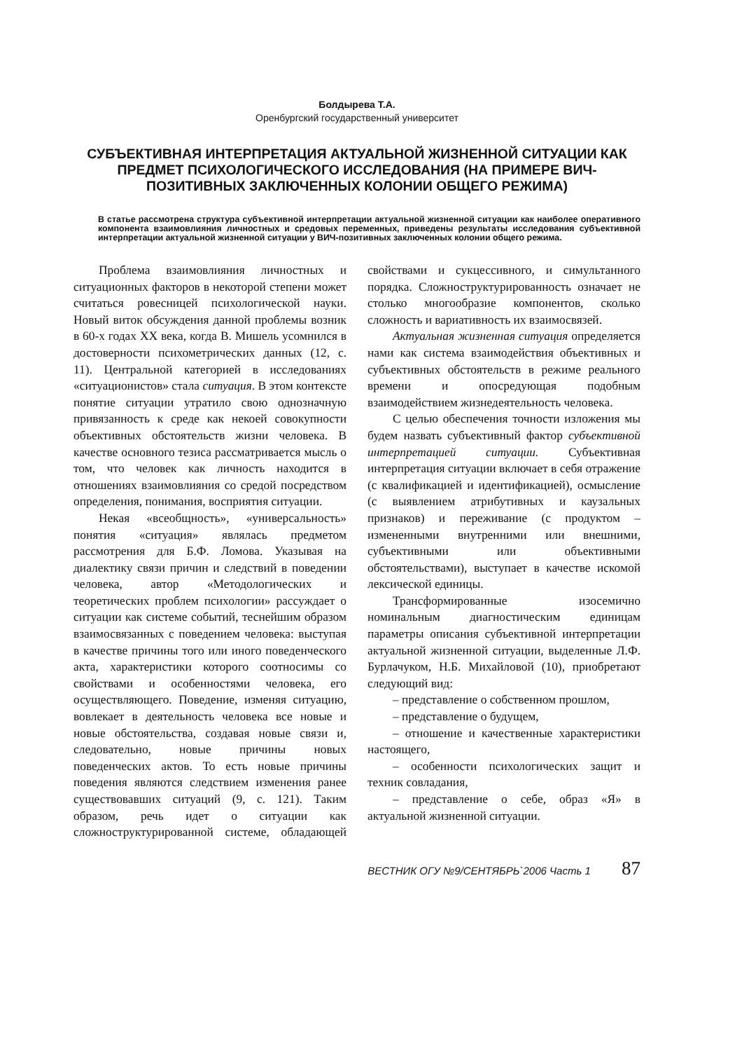Болдырева Т.А.
Оренбургский государственный университет
СУБЪЕКТИВНАЯ ИНТЕРПРЕТАЦИЯ АКТУАЛЬНОЙ ЖИЗНЕННОЙ СИТУАЦИИ КАК ПРЕДМЕТ ПСИХОЛОГИЧЕСКОГО ИССЛЕДОВАНИЯ (НА ПРИМЕРЕ ВИЧ-ПОЗИТИВНЫХ ЗАКЛЮЧЕННЫХ КОЛОНИИ ОБЩЕГО РЕЖИМА)
В статье рассмотрена структура субъективной интерпретации актуальной жизненной ситуации как наиболее оперативного компонента взаимовлияния личностных и средовых переменных, приведены результаты исследования субъективной интерпретации актуальной жизненной ситуации у ВИЧ-позитивных заключенных колонии общего режима.
Проблема взаимовлияния личностных и ситуационных факторов в некоторой степени может считаться ровесницей психологической науки. Новый виток обсуждения данной проблемы возник в 60-х годах XX века, когда В. Мишель усомнился в достоверности психометрических данных (12, с. 11). Центральной категорией в исследованиях «ситуационистов» стала ситуация. В этом контексте понятие ситуации утратило свою однозначную привязанность к среде как некоей совокупности объективных обстоятельств жизни человека. В качестве основного тезиса рассматривается мысль о том, что человек как личность находится в отношениях взаимовлияния со средой посредством определения, понимания, восприятия ситуации.
Некая «всеобщность», «универсальность» понятия «ситуация» являлась предметом рассмотрения для Б.Ф. Ломова. Указывая на диалектику связи причин и следствий в поведении человека, автор «Методологических и теоретических проблем психологии» рассуждает о ситуации как системе событий, теснейшим образом взаимосвязанных с поведением человека: выступая в качестве причины того или иного поведенческого акта, характеристики которого соотносимы со свойствами и особенностями человека, его осуществляющего. Поведение, изменяя ситуацию, вовлекает в деятельность человека все новые и новые обстоятельства, создавая новые связи и, следовательно, новые причины новых поведенческих актов. То есть новые причины поведения являются следствием изменения ранее существовавших ситуаций (9, с. 121). Таким образом, речь идет о ситуации как сложноструктурированной системе, обладающей свойствами и сукцессивного, и симультанного порядка. Сложноструктурированность означает не столько многообразие компонентов, сколько сложность и вариативность их взаимосвязей.
Актуальная жизненная ситуация определяется нами как система взаимодействия объективных и субъективных обстоятельств в режиме реального времени и опосредующая подобным взаимодействием жизнедеятельность человека.
С целью обеспечения точности изложения мы будем назвать субъективный фактор субъективной интерпретацией ситуации. Субъективная интерпретация ситуации включает в себя отражение (с квалификацией и идентификацией), осмысление (с выявлением атрибутивных и каузальных признаков) и переживание (с продуктом – измененными внутренними или внешними, субъективными или объективными обстоятельствами), выступает в качестве искомой лексической единицы.
Трансформированные изосемично номинальным диагностическим единицам параметры описания субъективной интерпретации актуальной жизненной ситуации, выделенные Л.Ф. Бурлачуком, Н.Б. Михайловой (10), приобретают следующий вид:
– представление о собственном прошлом,
– представление о будущем,
– отношение и качественные характеристики настоящего,
– особенности психологических защит и техник совладания,
– представление о себе, образ «Я» в актуальной жизненной ситуации.
ВЕСТНИК ОГУ №9/СЕНТЯБРЬ`2006 Часть 1 87